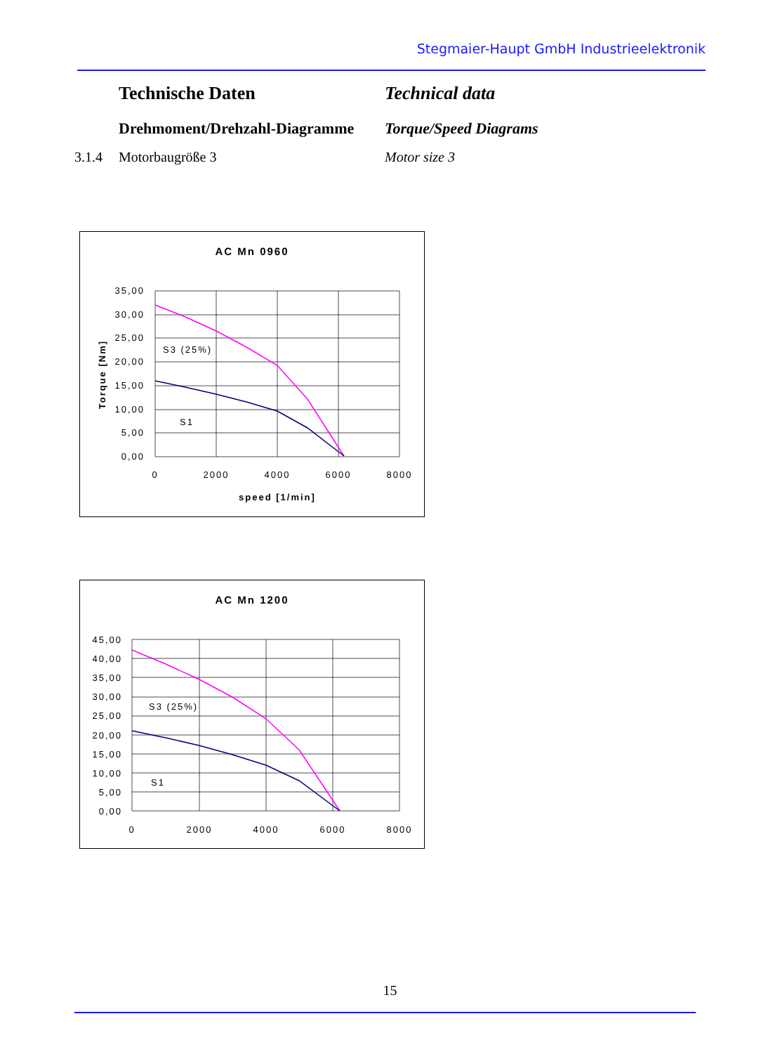Stegmaier-Haupt GmbH Industrieelektronik
Technische Daten Technical data
Drehmoment/Drehzahl-Diagramme Torque/Speed Diagrams
3.1.4 Motorbaugröße 3 Motor size 3
AC Mn 0960
35,00
30,00
25,00
20,00
15,00
10,00
5,00
0,00
0
2000
4000
6000
8000
speed [1/min]
Torque [Nm]
S3 (25%)
S1
AC Mn 1200
45,00
40,00
35,00
30,00
25,00
20,00
15,00
10,00
5,00
0,00
0
2000
4000
6000
8000
S3 (25%)
S1
15